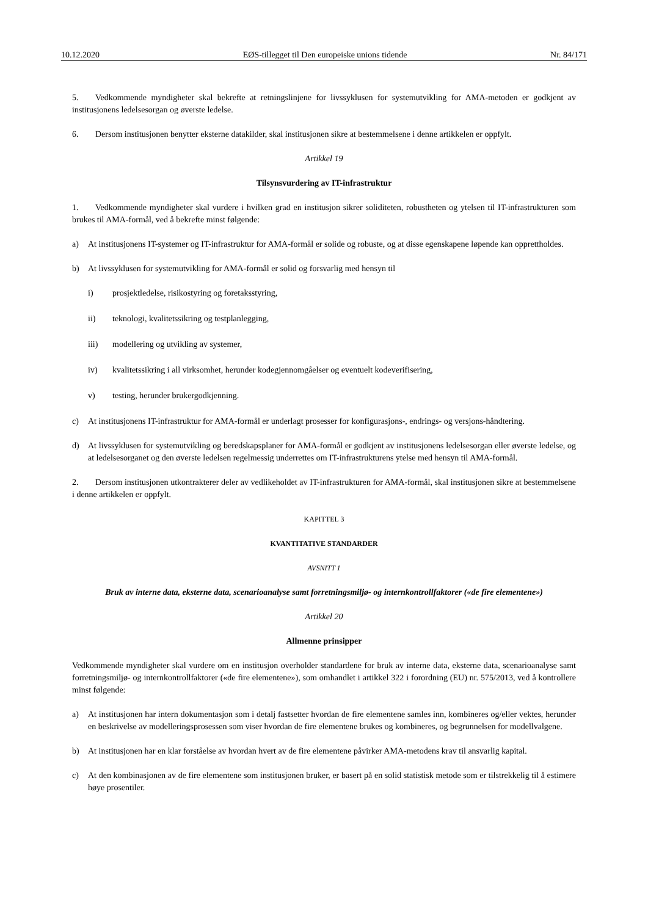10.12.2020 EØS-tillegget til Den europeiske unions tidende Nr. 84/171
5. Vedkommende myndigheter skal bekrefte at retningslinjene for livssyklusen for systemutvikling for AMA-metoden er godkjent av institusjonens ledelsesorgan og øverste ledelse.
6. Dersom institusjonen benytter eksterne datakilder, skal institusjonen sikre at bestemmelsene i denne artikkelen er oppfylt.
Artikkel 19
Tilsynsvurdering av IT-infrastruktur
1. Vedkommende myndigheter skal vurdere i hvilken grad en institusjon sikrer soliditeten, robustheten og ytelsen til IT-infrastrukturen som brukes til AMA-formål, ved å bekrefte minst følgende:
a) At institusjonens IT-systemer og IT-infrastruktur for AMA-formål er solide og robuste, og at disse egenskapene løpende kan opprettholdes.
b) At livssyklusen for systemutvikling for AMA-formål er solid og forsvarlig med hensyn til
i) prosjektledelse, risikostyring og foretaksstyring,
ii) teknologi, kvalitetssikring og testplanlegging,
iii) modellering og utvikling av systemer,
iv) kvalitetssikring i all virksomhet, herunder kodegjennomgåelser og eventuelt kodeverifisering,
v) testing, herunder brukergodkjenning.
c) At institusjonens IT-infrastruktur for AMA-formål er underlagt prosesser for konfigurasjons-, endrings- og versjons-håndtering.
d) At livssyklusen for systemutvikling og beredskapsplaner for AMA-formål er godkjent av institusjonens ledelsesorgan eller øverste ledelse, og at ledelsesorganet og den øverste ledelsen regelmessig underrettes om IT-infrastrukturens ytelse med hensyn til AMA-formål.
2. Dersom institusjonen utkontrakterer deler av vedlikeholdet av IT-infrastrukturen for AMA-formål, skal institusjonen sikre at bestemmelsene i denne artikkelen er oppfylt.
KAPITTEL 3
KVANTITATIVE STANDARDER
AVSNITT 1
Bruk av interne data, eksterne data, scenarioanalyse samt forretningsmiljø- og internkontrollfaktorer («de fire elementene»)
Artikkel 20
Allmenne prinsipper
Vedkommende myndigheter skal vurdere om en institusjon overholder standardene for bruk av interne data, eksterne data, scenarioanalyse samt forretningsmiljø- og internkontrollfaktorer («de fire elementene»), som omhandlet i artikkel 322 i forordning (EU) nr. 575/2013, ved å kontrollere minst følgende:
a) At institusjonen har intern dokumentasjon som i detalj fastsetter hvordan de fire elementene samles inn, kombineres og/eller vektes, herunder en beskrivelse av modelleringsprosessen som viser hvordan de fire elementene brukes og kombineres, og begrunnelsen for modellvalgene.
b) At institusjonen har en klar forståelse av hvordan hvert av de fire elementene påvirker AMA-metodens krav til ansvarlig kapital.
c) At den kombinasjonen av de fire elementene som institusjonen bruker, er basert på en solid statistisk metode som er tilstrekkelig til å estimere høye prosentiler.